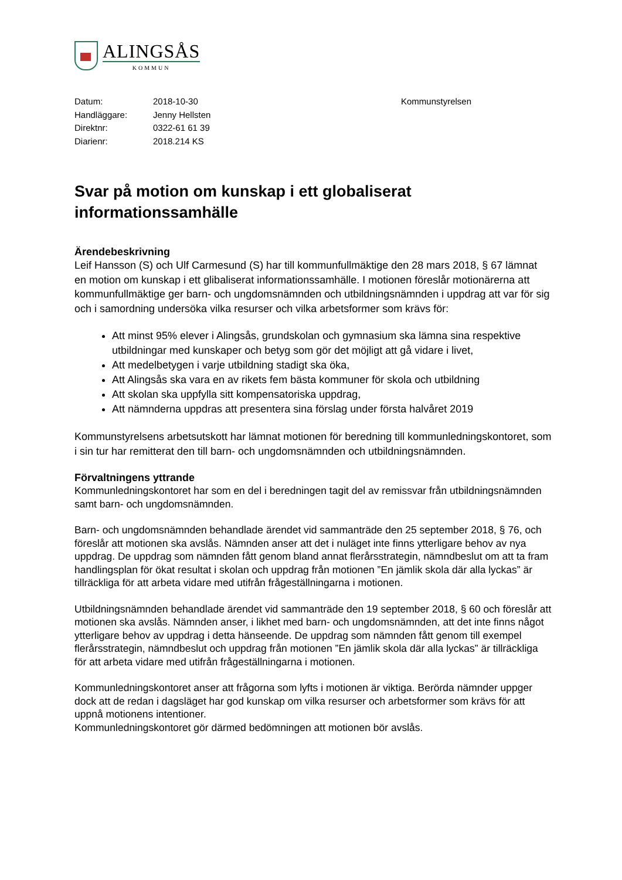ALINGSÅS
KOMMUN
Datum:
Handläggare:
Direktnr:
Diarienr:
2018-10-30
Jenny Hellsten
0322-61 61 39
2018.214 KS
Kommunstyrelsen
Svar på motion om kunskap i ett globaliserat informationssamhälle
Ärendebeskrivning
Leif Hansson (S) och Ulf Carmesund (S) har till kommunfullmäktige den 28 mars 2018, § 67 lämnat en motion om kunskap i ett glibaliserat informationssamhälle. I motionen föreslår motionärerna att kommunfullmäktige ger barn- och ungdomsnämnden och utbildningsnämnden i uppdrag att var för sig och i samordning undersöka vilka resurser och vilka arbetsformer som krävs för:
Att minst 95% elever i Alingsås, grundskolan och gymnasium ska lämna sina respektive utbildningar med kunskaper och betyg som gör det möjligt att gå vidare i livet,
Att medelbetygen i varje utbildning stadigt ska öka,
Att Alingsås ska vara en av rikets fem bästa kommuner för skola och utbildning
Att skolan ska uppfylla sitt kompensatoriska uppdrag,
Att nämnderna uppdras att presentera sina förslag under första halvåret 2019
Kommunstyrelsens arbetsutskott har lämnat motionen för beredning till kommunledningskontoret, som i sin tur har remitterat den till barn- och ungdomsnämnden och utbildningsnämnden.
Förvaltningens yttrande
Kommunledningskontoret har som en del i beredningen tagit del av remissvar från utbildningsnämnden samt barn- och ungdomsnämnden.
Barn- och ungdomsnämnden behandlade ärendet vid sammanträde den 25 september 2018, § 76, och föreslår att motionen ska avslås. Nämnden anser att det i nuläget inte finns ytterligare behov av nya uppdrag. De uppdrag som nämnden fått genom bland annat flerårsstrategin, nämndbeslut om att ta fram handlingsplan för ökat resultat i skolan och uppdrag från motionen ”En jämlik skola där alla lyckas” är tillräckliga för att arbeta vidare med utifrån frågeställningarna i motionen.
Utbildningsnämnden behandlade ärendet vid sammanträde den 19 september 2018, § 60 och föreslår att motionen ska avslås. Nämnden anser, i likhet med barn- och ungdomsnämnden, att det inte finns något ytterligare behov av uppdrag i detta hänseende. De uppdrag som nämnden fått genom till exempel flerårsstrategin, nämndbeslut och uppdrag från motionen ”En jämlik skola där alla lyckas” är tillräckliga för att arbeta vidare med utifrån frågeställningarna i motionen.
Kommunledningskontoret anser att frågorna som lyfts i motionen är viktiga. Berörda nämnder uppger dock att de redan i dagsläget har god kunskap om vilka resurser och arbetsformer som krävs för att uppnå motionens intentioner.
Kommunledningskontoret gör därmed bedömningen att motionen bör avslås.